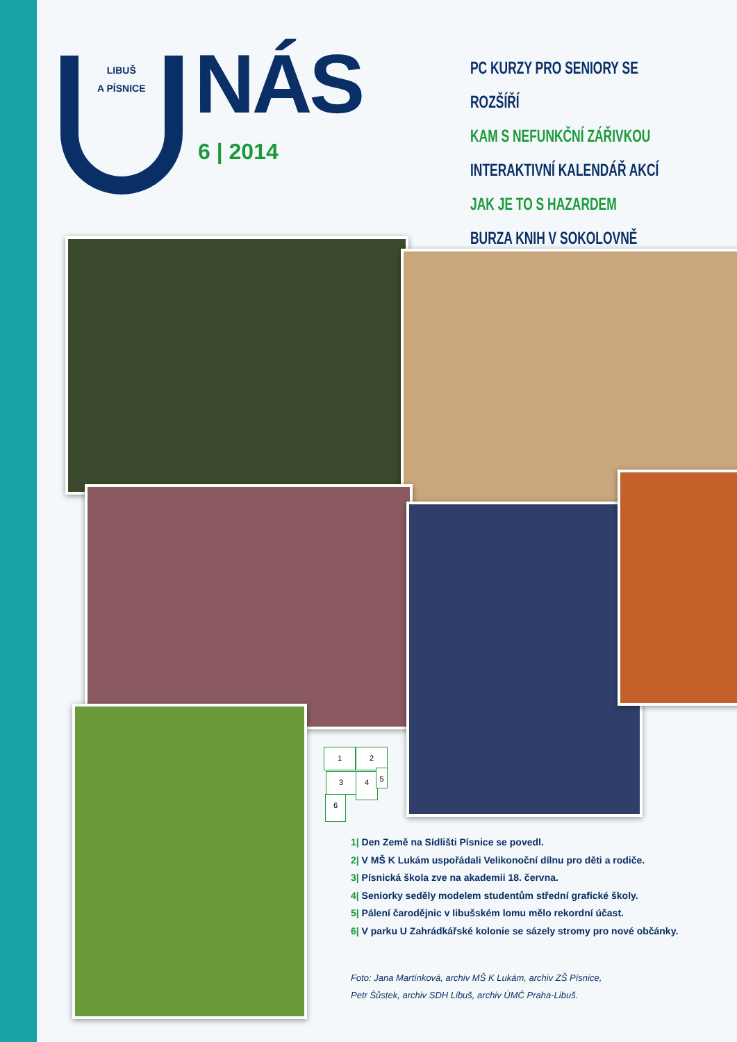LIBUŠ
A PÍSNICE
NÁS
6 | 2014
PC KURZY PRO SENIORY SE ROZŠÍŘÍ
KAM S NEFUNKČNÍ ZÁŘIVKOU
INTERAKTIVNÍ KALENDÁŘ AKCÍ
JAK JE TO S HAZARDEM
BURZA KNIH V SOKOLOVNĚ
1 2
3 4 5
6
1| Den Země na Sídlišti Písnice se povedl.
2| V MŠ K Lukám uspořádali Velikonoční dílnu pro děti a rodiče.
3| Písnická škola zve na akademii 18. června.
4| Seniorky seděly modelem studentům střední grafické školy.
5| Pálení čarodějnic v libušském lomu mělo rekordní účast.
6| V parku U Zahrádkářské kolonie se sázely stromy pro nové občánky.
Foto: Jana Martínková, archiv MŠ K Lukám, archiv ZŠ Písnice,
Petr Šůstek, archiv SDH Libuš, archiv ÚMČ Praha-Libuš.